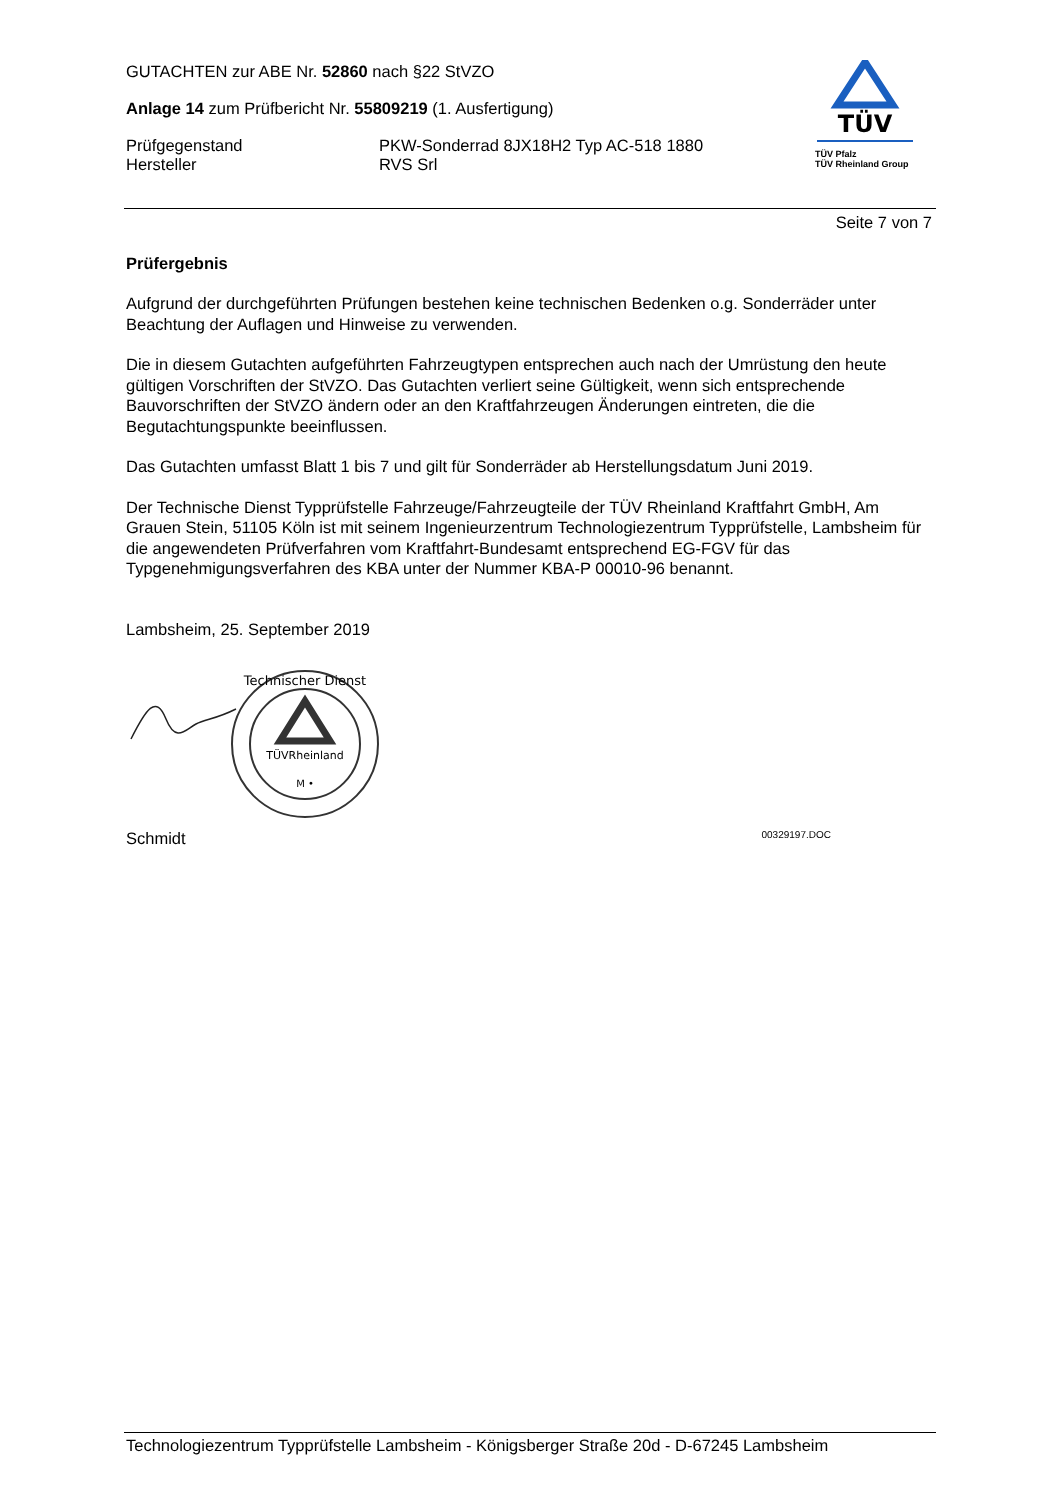GUTACHTEN zur ABE Nr. 52860 nach §22 StVZO
Anlage 14 zum Prüfbericht Nr. 55809219 (1. Ausfertigung)
Prüfgegenstand PKW-Sonderrad 8JX18H2 Typ AC-518 1880
Hersteller RVS Srl
TÜV
TÜV Pfalz
TÜV Rheinland Group
Seite 7 von 7
Prüfergebnis
Aufgrund der durchgeführten Prüfungen bestehen keine technischen Bedenken o.g. Sonderräder unter Beachtung der Auflagen und Hinweise zu verwenden.
Die in diesem Gutachten aufgeführten Fahrzeugtypen entsprechen auch nach der Umrüstung den heute gültigen Vorschriften der StVZO. Das Gutachten verliert seine Gültigkeit, wenn sich entsprechende Bauvorschriften der StVZO ändern oder an den Kraftfahrzeugen Änderungen eintreten, die die Begutachtungspunkte beeinflussen.
Das Gutachten umfasst Blatt 1 bis 7 und gilt für Sonderräder ab Herstellungsdatum Juni 2019.
Der Technische Dienst Typprüfstelle Fahrzeuge/Fahrzeugteile der TÜV Rheinland Kraftfahrt GmbH, Am Grauen Stein, 51105 Köln ist mit seinem Ingenieurzentrum Technologiezentrum Typprüfstelle, Lambsheim für die angewendeten Prüfverfahren vom Kraftfahrt-Bundesamt entsprechend EG-FGV für das Typgenehmigungsverfahren des KBA unter der Nummer KBA-P 00010-96 benannt.
Lambsheim, 25. September 2019
TÜVRheinland
M •
Technischer Dienst
Schmidt 00329197.DOC
Technologiezentrum Typprüfstelle Lambsheim - Königsberger Straße 20d - D-67245 Lambsheim